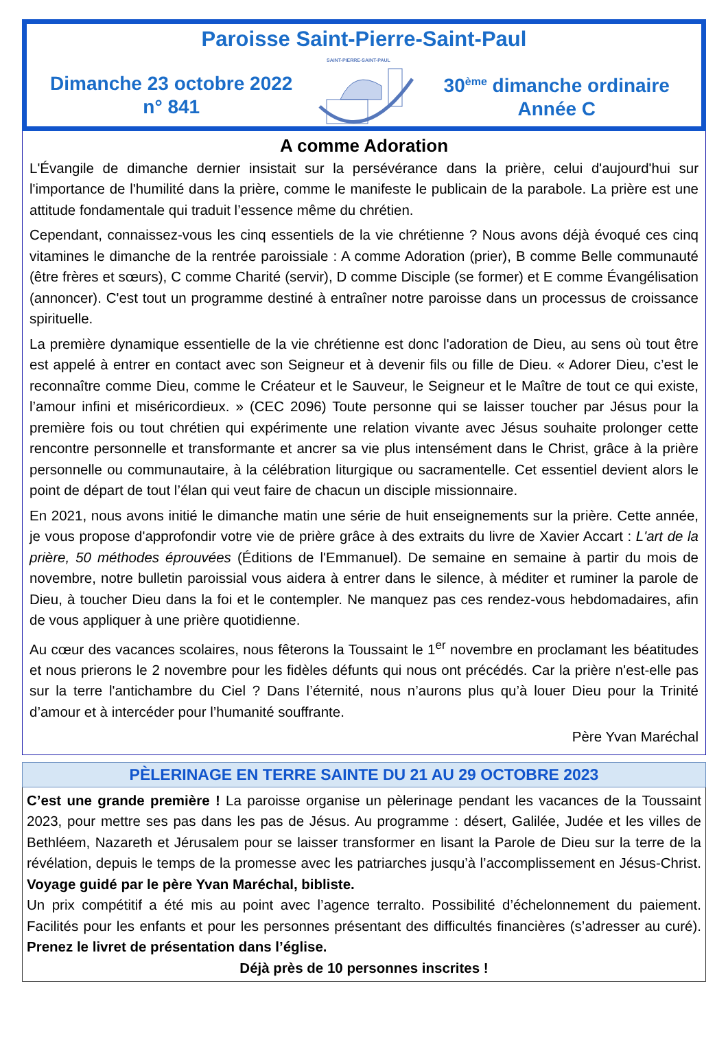Paroisse Saint-Pierre-Saint-Paul
Dimanche 23 octobre 2022
n° 841
SAINT-PIERRE-SAINT-PAUL
30<sup>ème</sup> dimanche ordinaire
Année C
A comme Adoration
L'Évangile de dimanche dernier insistait sur la persévérance dans la prière, celui d'aujourd'hui sur l'importance de l'humilité dans la prière, comme le manifeste le publicain de la parabole. La prière est une attitude fondamentale qui traduit l’essence même du chrétien.
Cependant, connaissez-vous les cinq essentiels de la vie chrétienne ? Nous avons déjà évoqué ces cinq vitamines le dimanche de la rentrée paroissiale : A comme Adoration (prier), B comme Belle communauté (être frères et sœurs), C comme Charité (servir), D comme Disciple (se former) et E comme Évangélisation (annoncer). C'est tout un programme destiné à entraîner notre paroisse dans un processus de croissance spirituelle.
La première dynamique essentielle de la vie chrétienne est donc l'adoration de Dieu, au sens où tout être est appelé à entrer en contact avec son Seigneur et à devenir fils ou fille de Dieu. « Adorer Dieu, c’est le reconnaître comme Dieu, comme le Créateur et le Sauveur, le Seigneur et le Maître de tout ce qui existe, l’amour infini et miséricordieux. » (CEC 2096) Toute personne qui se laisser toucher par Jésus pour la première fois ou tout chrétien qui expérimente une relation vivante avec Jésus souhaite prolonger cette rencontre personnelle et transformante et ancrer sa vie plus intensément dans le Christ, grâce à la prière personnelle ou communautaire, à la célébration liturgique ou sacramentelle. Cet essentiel devient alors le point de départ de tout l’élan qui veut faire de chacun un disciple missionnaire.
En 2021, nous avons initié le dimanche matin une série de huit enseignements sur la prière. Cette année, je vous propose d'approfondir votre vie de prière grâce à des extraits du livre de Xavier Accart : L'art de la prière, 50 méthodes éprouvées (Éditions de l'Emmanuel). De semaine en semaine à partir du mois de novembre, notre bulletin paroissial vous aidera à entrer dans le silence, à méditer et ruminer la parole de Dieu, à toucher Dieu dans la foi et le contempler. Ne manquez pas ces rendez-vous hebdomadaires, afin de vous appliquer à une prière quotidienne.
Au cœur des vacances scolaires, nous fêterons la Toussaint le 1<sup>er</sup> novembre en proclamant les béatitudes et nous prierons le 2 novembre pour les fidèles défunts qui nous ont précédés. Car la prière n'est-elle pas sur la terre l'antichambre du Ciel ? Dans l’éternité, nous n’aurons plus qu’à louer Dieu pour la Trinité d’amour et à intercéder pour l’humanité souffrante.
Père Yvan Maréchal
PÈLERINAGE EN TERRE SAINTE DU 21 AU 29 OCTOBRE 2023
C’est une grande première ! La paroisse organise un pèlerinage pendant les vacances de la Toussaint 2023, pour mettre ses pas dans les pas de Jésus. Au programme : désert, Galilée, Judée et les villes de Bethléem, Nazareth et Jérusalem pour se laisser transformer en lisant la Parole de Dieu sur la terre de la révélation, depuis le temps de la promesse avec les patriarches jusqu’à l’accomplissement en Jésus-Christ. Voyage guidé par le père Yvan Maréchal, bibliste.
Un prix compétitif a été mis au point avec l’agence terralto. Possibilité d’échelonnement du paiement. Facilités pour les enfants et pour les personnes présentant des difficultés financières (s’adresser au curé). Prenez le livret de présentation dans l’église.
Déjà près de 10 personnes inscrites !